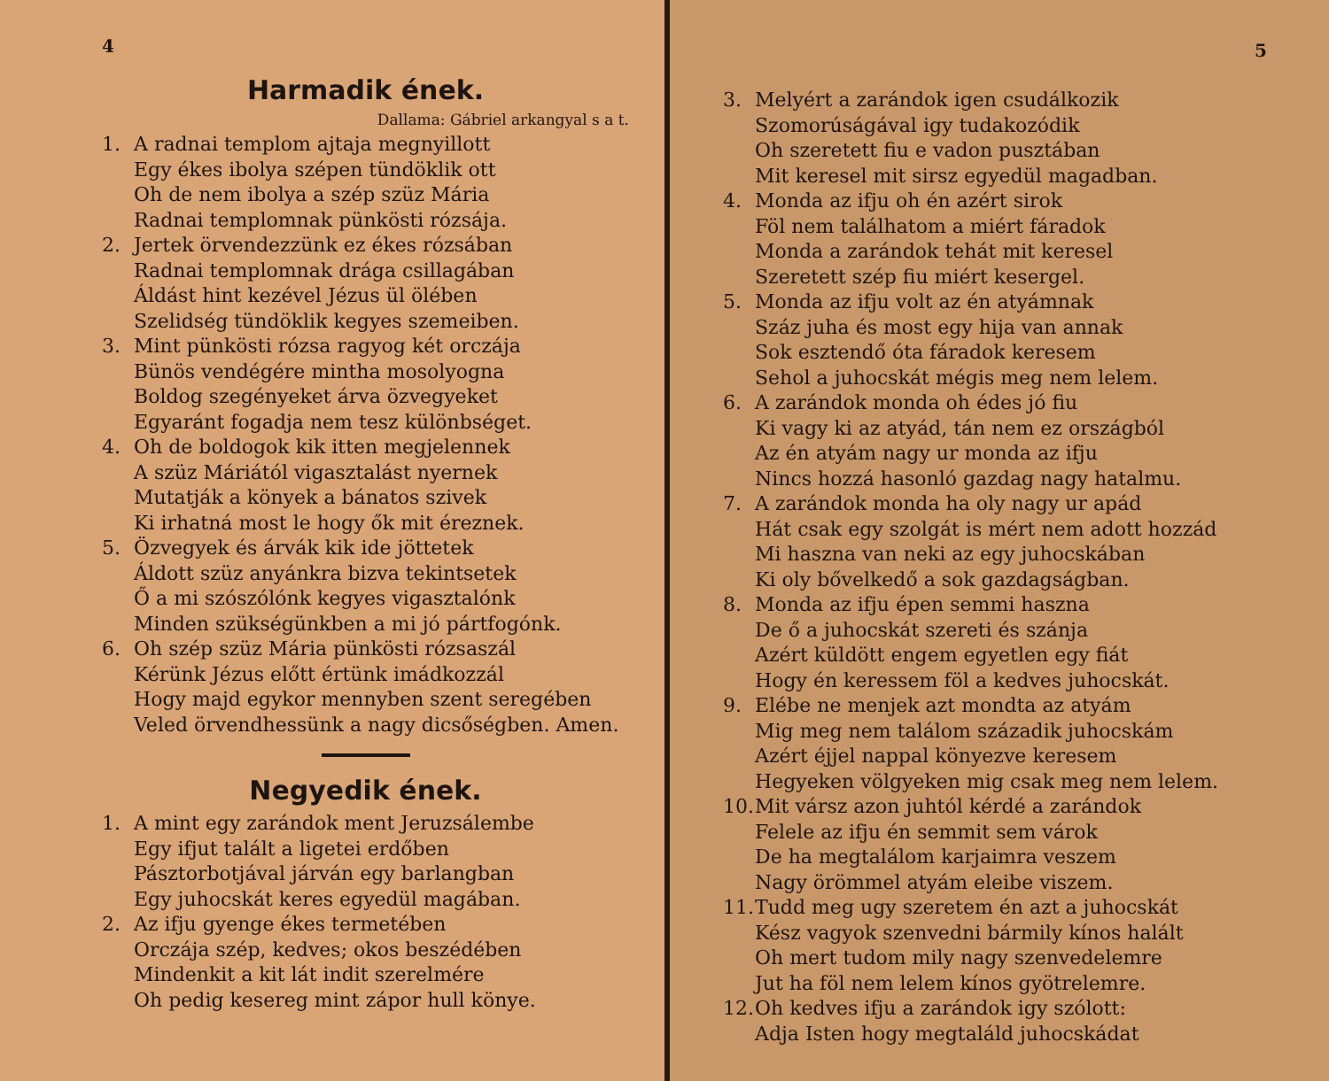4
Harmadik ének.
Dallama: Gábriel arkangyal s a t.
1. A radnai templom ajtaja megnyillott
Egy ékes ibolya szépen tündöklik ott
Oh de nem ibolya a szép szüz Mária
Radnai templomnak pünkösti rózsája.
2. Jertek örvendezzünk ez ékes rózsában
Radnai templomnak drága csillagában
Áldást hint kezével Jézus ül ölében
Szelidség tündöklik kegyes szemeiben.
3. Mint pünkösti rózsa ragyog két orczája
Bünös vendégére mintha mosolyogna
Boldog szegényeket árva özvegyeket
Egyaránt fogadja nem tesz különbséget.
4. Oh de boldogok kik itten megjelennek
A szüz Máriától vigasztalást nyernek
Mutatják a könyek a bánatos szivek
Ki irhatná most le hogy ők mit éreznek.
5. Özvegyek és árvák kik ide jöttetek
Áldott szüz anyánkra bizva tekintsetek
Ő a mi szószólónk kegyes vigasztalónk
Minden szükségünkben a mi jó pártfogónk.
6. Oh szép szüz Mária pünkösti rózsaszál
Kérünk Jézus előtt értünk imádkozzál
Hogy majd egykor mennyben szent seregében
Veled örvendhessünk a nagy dicsőségben. Amen.
Negyedik ének.
1. A mint egy zarándok ment Jeruzsálembe
Egy ifjut talált a ligetei erdőben
Pásztorbotjával járván egy barlangban
Egy juhocskát keres egyedül magában.
2. Az ifju gyenge ékes termetében
Orczája szép, kedves; okos beszédében
Mindenkit a kit lát indit szerelmére
Oh pedig kesereg mint zápor hull könye.
5
3. Melyért a zarándok igen csudálkozik
Szomorúságával igy tudakozódik
Oh szeretett fiu e vadon pusztában
Mit keresel mit sirsz egyedül magadban.
4. Monda az ifju oh én azért sirok
Föl nem találhatom a miért fáradok
Monda a zarándok tehát mit keresel
Szeretett szép fiu miért kesergel.
5. Monda az ifju volt az én atyámnak
Száz juha és most egy hija van annak
Sok esztendő óta fáradok keresem
Sehol a juhocskát mégis meg nem lelem.
6. A zarándok monda oh édes jó fiu
Ki vagy ki az atyád, tán nem ez országból
Az én atyám nagy ur monda az ifju
Nincs hozzá hasonló gazdag nagy hatalmu.
7. A zarándok monda ha oly nagy ur apád
Hát csak egy szolgát is mért nem adott hozzád
Mi haszna van neki az egy juhocskában
Ki oly bővelkedő a sok gazdagságban.
8. Monda az ifju épen semmi haszna
De ő a juhocskát szereti és szánja
Azért küldött engem egyetlen egy fiát
Hogy én keressem föl a kedves juhocskát.
9. Elébe ne menjek azt mondta az atyám
Mig meg nem találom századik juhocskám
Azért éjjel nappal könyezve keresem
Hegyeken völgyeken mig csak meg nem lelem.
10. Mit vársz azon juhtól kérdé a zarándok
Felele az ifju én semmit sem várok
De ha megtalálom karjaimra veszem
Nagy örömmel atyám eleibe viszem.
11. Tudd meg ugy szeretem én azt a juhocskát
Kész vagyok szenvedni bármily kínos halált
Oh mert tudom mily nagy szenvedelemre
Jut ha föl nem lelem kínos gyötrelemre.
12. Oh kedves ifju a zarándok igy szólott:
Adja Isten hogy megtaláld juhocskádat